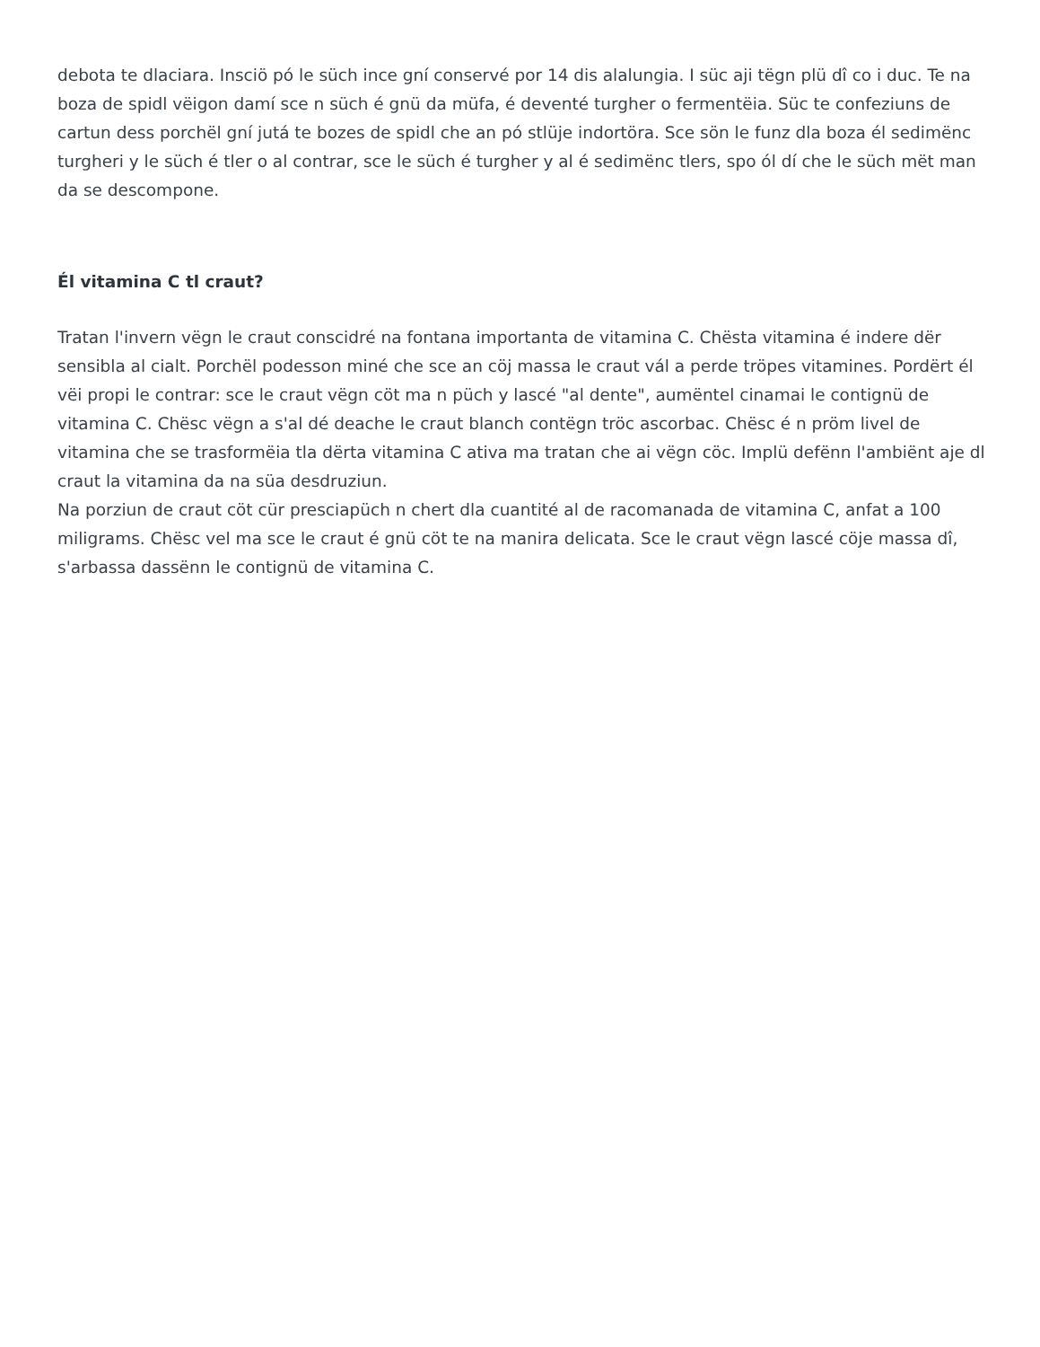debota te dlaciara. Insciö pó le süch ince gní conservé por 14 dis alalungia. I süc aji tëgn plü dî co i duc. Te na boza de spidl vëigon damí sce n süch é gnü da müfa, é deventé turgher o fermentëia. Süc te confeziuns de cartun dess porchël gní jutá te bozes de spidl che an pó stlüje indortöra. Sce sön le funz dla boza él sedimënc turgheri y le süch é tler o al contrar, sce le süch é turgher y al é sedimënc tlers, spo ól dí che le süch mët man da se descompone.
Él vitamina C tl craut?
Tratan l'invern vëgn le craut conscidré na fontana importanta de vitamina C. Chësta vitamina é indere dër sensibla al cialt. Porchël podesson miné che sce an cöj massa le craut vál a perde tröpes vitamines. Pordërt él vëi propi le contrar: sce le craut vëgn cöt ma n püch y lascé "al dente", aumëntel cinamai le contignü de vitamina C. Chësc vëgn a s'al dé deache le craut blanch contëgn tröc ascorbac. Chësc é n pröm livel de vitamina che se trasformëia tla dërta vitamina C ativa ma tratan che ai vëgn cöc. Implü defënn l'ambiënt aje dl craut la vitamina da na süa desdruziun.
Na porziun de craut cöt cür presciapüch n chert dla cuantité al de racomanada de vitamina C, anfat a 100 miligrams. Chësc vel ma sce le craut é gnü cöt te na manira delicata. Sce le craut vëgn lascé cöje massa dî, s'arbassa dassënn le contignü de vitamina C.